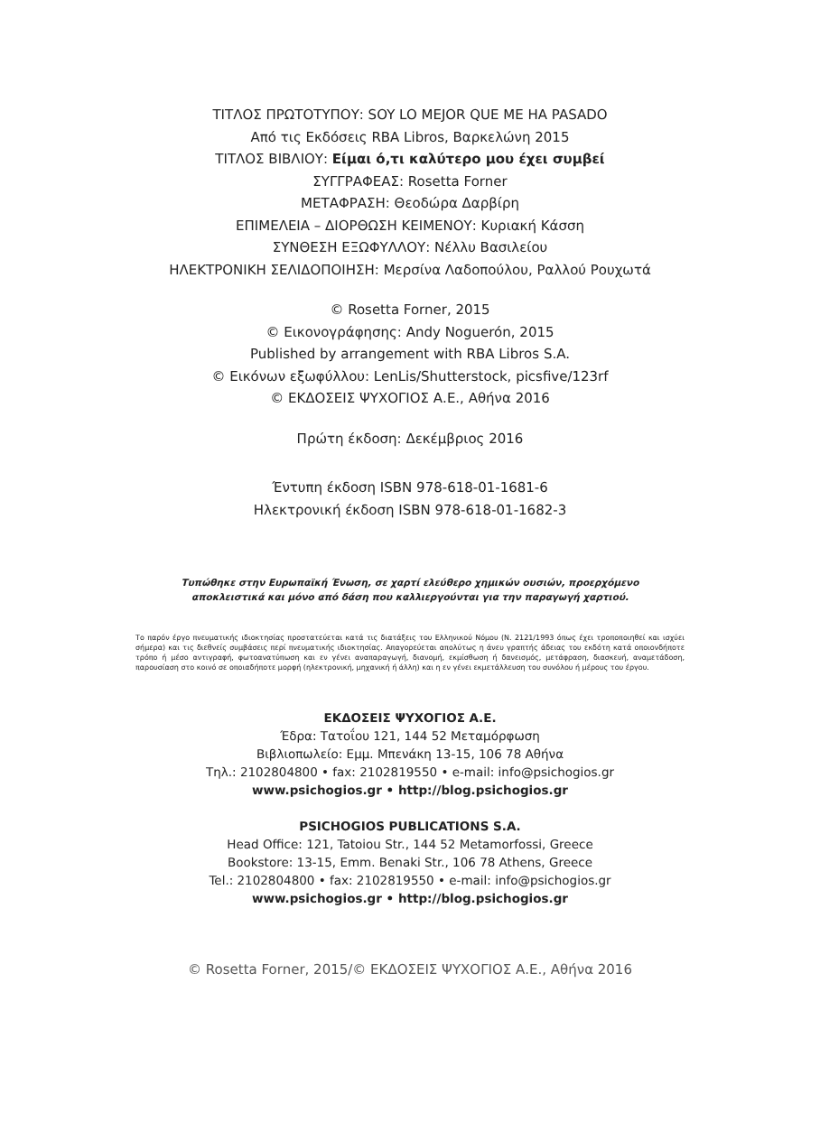ΤΙΤΛΟΣ ΠΡΩΤΟΤΥΠΟΥ: SOY LO MEJOR QUE ME HA PASADO
Από τις Εκδόσεις RBA Libros, Βαρκελώνη 2015
ΤΙΤΛΟΣ ΒΙΒΛΙΟΥ: Είμαι ό,τι καλύτερο μου έχει συμβεί
ΣΥΓΓΡΑΦΕΑΣ: Rosetta Forner
ΜΕΤΑΦΡΑΣΗ: Θεοδώρα Δαρβίρη
ΕΠΙΜΕΛΕΙΑ – ΔΙΟΡΘΩΣΗ ΚΕΙΜΕΝΟΥ: Κυριακή Κάσση
ΣΥΝΘΕΣΗ ΕΞΩΦΥΛΛΟΥ: Νέλλυ Βασιλείου
ΗΛΕΚΤΡΟΝΙΚΗ ΣΕΛΙΔΟΠΟΙΗΣΗ: Μερσίνα Λαδοπούλου, Ραλλού Ρουχωτά
© Rosetta Forner, 2015
© Εικονογράφησης: Andy Noguerón, 2015
Published by arrangement with RBA Libros S.A.
© Εικόνων εξωφύλλου: LenLis/Shutterstock, picsfive/123rf
© ΕΚΔΟΣΕΙΣ ΨΥΧΟΓΙΟΣ Α.Ε., Αθήνα 2016
Πρώτη έκδοση: Δεκέμβριος 2016
Έντυπη έκδοση ISBN 978-618-01-1681-6
Ηλεκτρονική έκδοση ISBN 978-618-01-1682-3
Τυπώθηκε στην Ευρωπαϊκή Ένωση, σε χαρτί ελεύθερο χημικών ουσιών, προερχόμενο
αποκλειστικά και μόνο από δάση που καλλιεργούνται για την παραγωγή χαρτιού.
Το παρόν έργο πνευματικής ιδιοκτησίας προστατεύεται κατά τις διατάξεις του Ελληνικού Νόμου (Ν. 2121/1993 όπως έχει τροποποιηθεί και ισχύει σήμερα) και τις διεθνείς συμβάσεις περί πνευματικής ιδιοκτησίας. Απαγορεύεται απολύτως η άνευ γραπτής άδειας του εκδότη κατά οποιονδήποτε τρόπο ή μέσο αντιγραφή, φωτοανατύπωση και εν γένει αναπαραγωγή, διανομή, εκμίσθωση ή δανεισμός, μετάφραση, διασκευή, αναμετάδοση, παρουσίαση στο κοινό σε οποιαδήποτε μορφή (ηλεκτρονική, μηχανική ή άλλη) και η εν γένει εκμετάλλευση του συνόλου ή μέρους του έργου.
ΕΚΔΟΣΕΙΣ ΨΥΧΟΓΙΟΣ Α.Ε.
Έδρα: Τατοΐου 121, 144 52 Μεταμόρφωση
Βιβλιοπωλείο: Εμμ. Μπενάκη 13-15, 106 78 Αθήνα
Τηλ.: 2102804800 • fax: 2102819550 • e-mail: info@psichogios.gr
www.psichogios.gr • http://blog.psichogios.gr
PSICHOGIOS PUBLICATIONS S.A.
Head Office: 121, Tatoiou Str., 144 52 Metamorfossi, Greece
Bookstore: 13-15, Emm. Benaki Str., 106 78 Athens, Greece
Tel.: 2102804800 • fax: 2102819550 • e-mail: info@psichogios.gr
www.psichogios.gr • http://blog.psichogios.gr
© Rosetta Forner, 2015/© ΕΚΔΟΣΕΙΣ ΨΥΧΟΓΙΟΣ Α.Ε., Αθήνα 2016